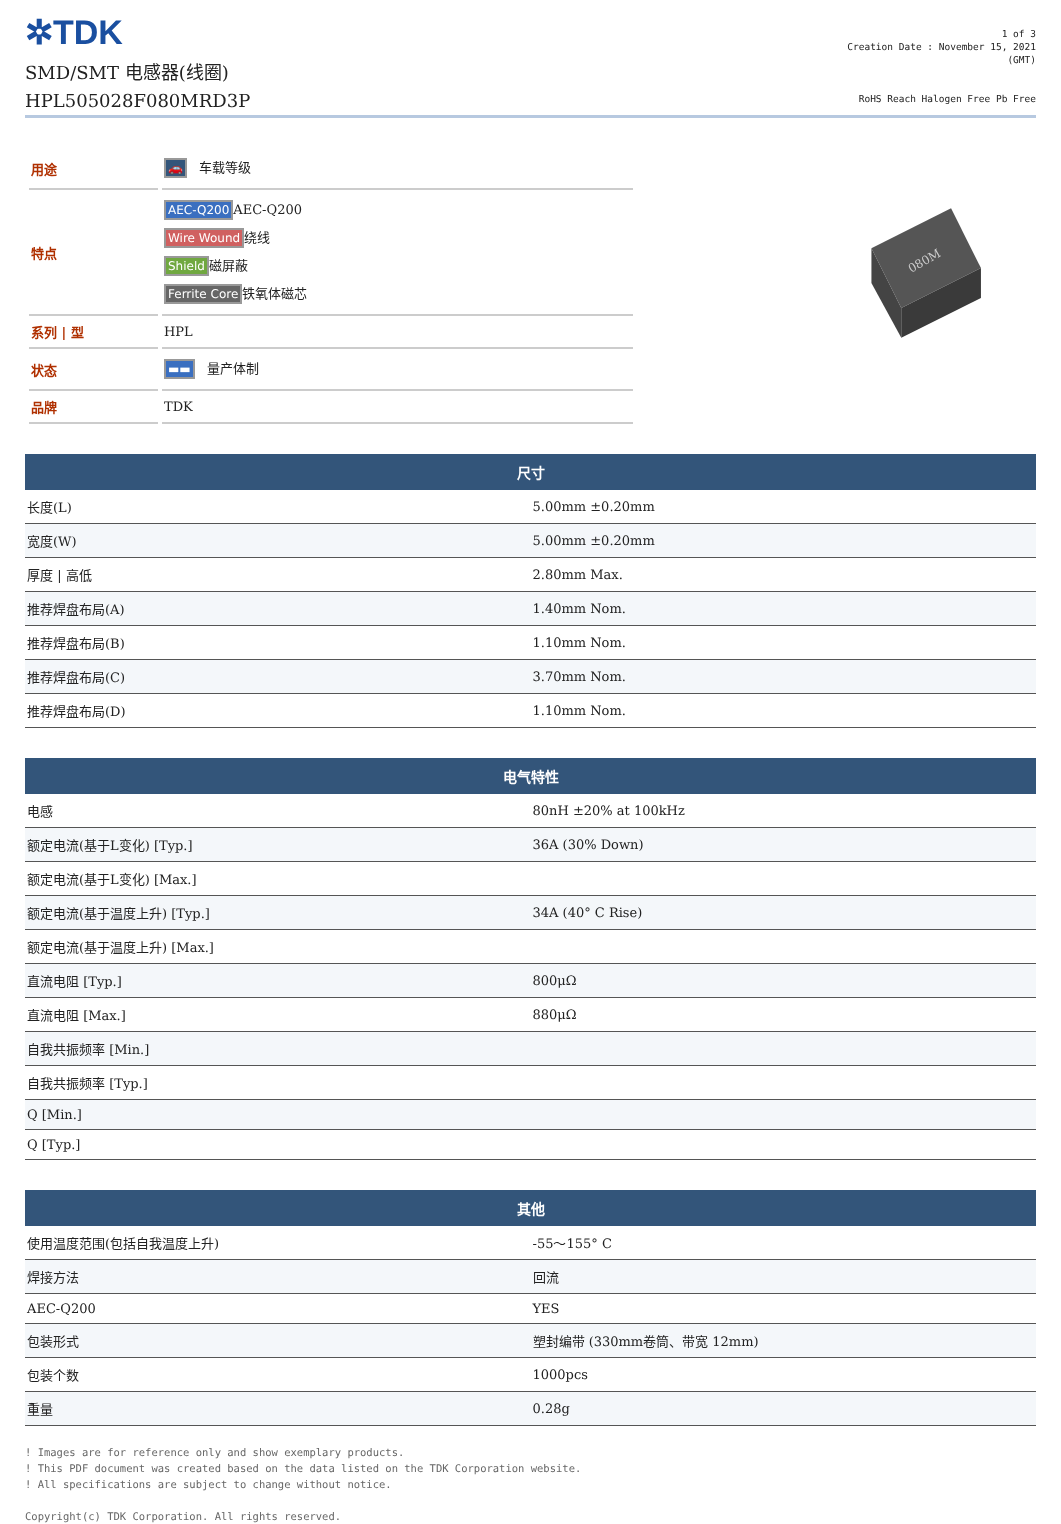✲TDK
SMD/SMT 电感器(线圈)
HPL505028F080MRD3P
1 of 3
Creation Date : November 15, 2021
(GMT)
RoHS Reach Halogen Free Pb Free
| 用途 | 🚗 车载等级 |
| 特点 | AEC-Q200 AEC-Q200 Wire Wound 绕线 Shield 磁屏蔽 Ferrite Core 铁氧体磁芯 |
| 系列 / 型 | HPL |
| 状态 | ▬▬ 量产体制 |
| 品牌 | TDK |
080M
| 尺寸 | |
| --- | --- |
| 长度(L) | 5.00mm ±0.20mm |
| 宽度(W) | 5.00mm ±0.20mm |
| 厚度 / 高低 | 2.80mm Max. |
| 推荐焊盘布局(A) | 1.40mm Nom. |
| 推荐焊盘布局(B) | 1.10mm Nom. |
| 推荐焊盘布局(C) | 3.70mm Nom. |
| 推荐焊盘布局(D) | 1.10mm Nom. |
| 电气特性 | |
| --- | --- |
| 电感 | 80nH ±20% at 100kHz |
| 额定电流(基于L变化) [Typ.] | 36A (30% Down) |
| 额定电流(基于L变化) [Max.] | |
| 额定电流(基于温度上升) [Typ.] | 34A (40° C Rise) |
| 额定电流(基于温度上升) [Max.] | |
| 直流电阻 [Typ.] | 800μΩ |
| 直流电阻 [Max.] | 880μΩ |
| 自我共振频率 [Min.] | |
| 自我共振频率 [Typ.] | |
| Q [Min.] | |
| Q [Typ.] | |
| 其他 | |
| --- | --- |
| 使用温度范围(包括自我温度上升) | -55～155° C |
| 焊接方法 | 回流 |
| AEC-Q200 | YES |
| 包装形式 | 塑封编带 (330mm卷筒、带宽 12mm) |
| 包装个数 | 1000pcs |
| 重量 | 0.28g |
! Images are for reference only and show exemplary products.
! This PDF document was created based on the data listed on the TDK Corporation website.
! All specifications are subject to change without notice.
Copyright(c) TDK Corporation. All rights reserved.